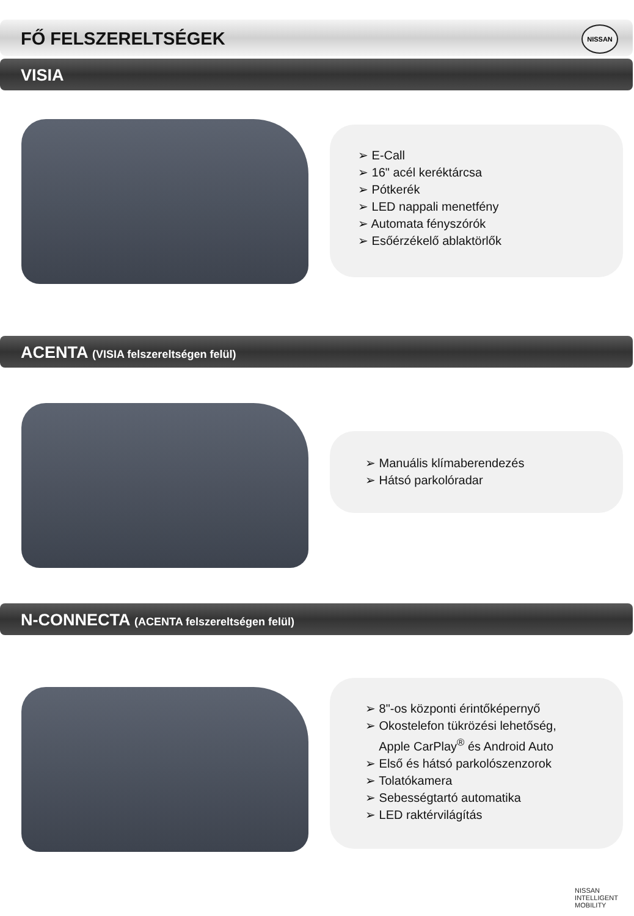FŐ FELSZERELTSÉGEK
NISSAN
VISIA
➢ E-Call
➢ 16" acél keréktárcsa
➢ Pótkerék
➢ LED nappali menetfény
➢ Automata fényszórók
➢ Esőérzékelő ablaktörlők
ACENTA (VISIA felszereltségen felül)
➢ Manuális klímaberendezés
➢ Hátsó parkolóradar
N-CONNECTA (ACENTA felszereltségen felül)
➢ 8"-os központi érintőképernyő
➢ Okostelefon tükrözési lehetőség,
Apple CarPlay<sup>®</sup> és Android Auto
➢ Első és hátsó parkolószenzorok
➢ Tolatókamera
➢ Sebességtartó automatika
➢ LED raktérvilágítás
NISSAN
INTELLIGENT
MOBILITY